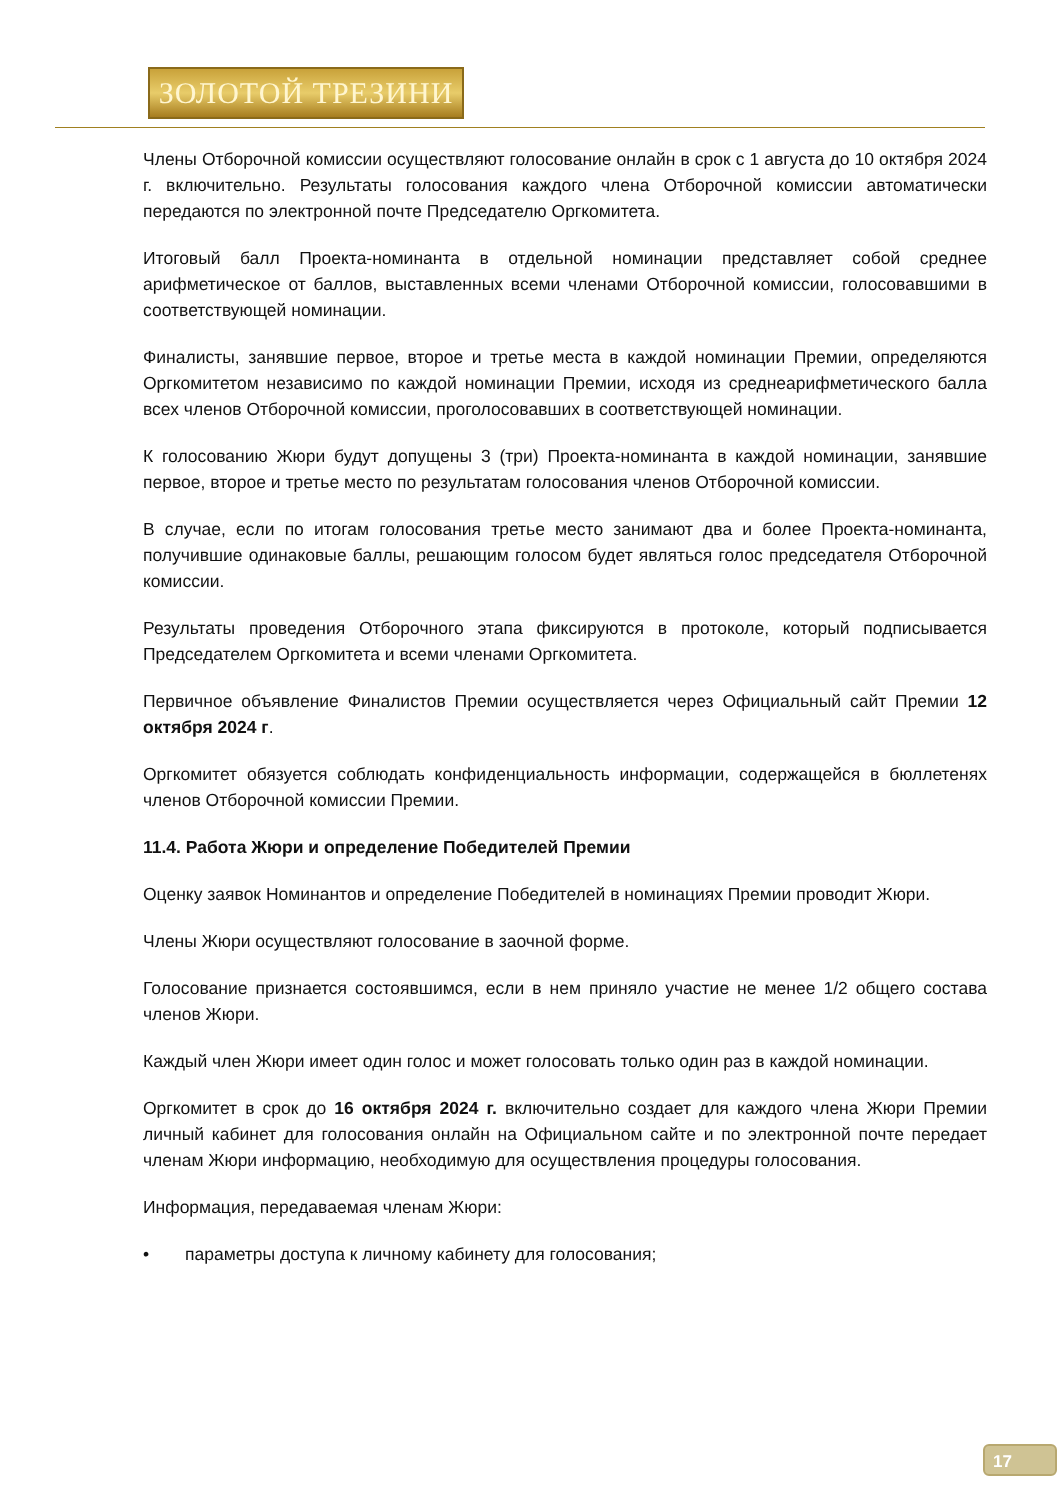ЗОЛОТОЙ ТРЕЗИНИ
Члены Отборочной комиссии осуществляют голосование онлайн в срок с 1 августа до 10 октября 2024 г. включительно. Результаты голосования каждого члена Отборочной комиссии автоматически передаются по электронной почте Председателю Оргкомитета.
Итоговый балл Проекта-номинанта в отдельной номинации представляет собой среднее арифметическое от баллов, выставленных всеми членами Отборочной комиссии, голосовавшими в соответствующей номинации.
Финалисты, занявшие первое, второе и третье места в каждой номинации Премии, определяются Оргкомитетом независимо по каждой номинации Премии, исходя из среднеарифметического балла всех членов Отборочной комиссии, проголосовавших в соответствующей номинации.
К голосованию Жюри будут допущены 3 (три) Проекта-номинанта в каждой номинации, занявшие первое, второе и третье место по результатам голосования членов Отборочной комиссии.
В случае, если по итогам голосования третье место занимают два и более Проекта-номинанта, получившие одинаковые баллы, решающим голосом будет являться голос председателя Отборочной комиссии.
Результаты проведения Отборочного этапа фиксируются в протоколе, который подписывается Председателем Оргкомитета и всеми членами Оргкомитета.
Первичное объявление Финалистов Премии осуществляется через Официальный сайт Премии 12 октября 2024 г.
Оргкомитет обязуется соблюдать конфиденциальность информации, содержащейся в бюллетенях членов Отборочной комиссии Премии.
11.4. Работа Жюри и определение Победителей Премии
Оценку заявок Номинантов и определение Победителей в номинациях Премии проводит Жюри.
Члены Жюри осуществляют голосование в заочной форме.
Голосование признается состоявшимся, если в нем приняло участие не менее 1/2 общего состава членов Жюри.
Каждый член Жюри имеет один голос и может голосовать только один раз в каждой номинации.
Оргкомитет в срок до 16 октября 2024 г. включительно создает для каждого члена Жюри Премии личный кабинет для голосования онлайн на Официальном сайте и по электронной почте передает членам Жюри информацию, необходимую для осуществления процедуры голосования.
Информация, передаваемая членам Жюри:
• параметры доступа к личному кабинету для голосования;
17